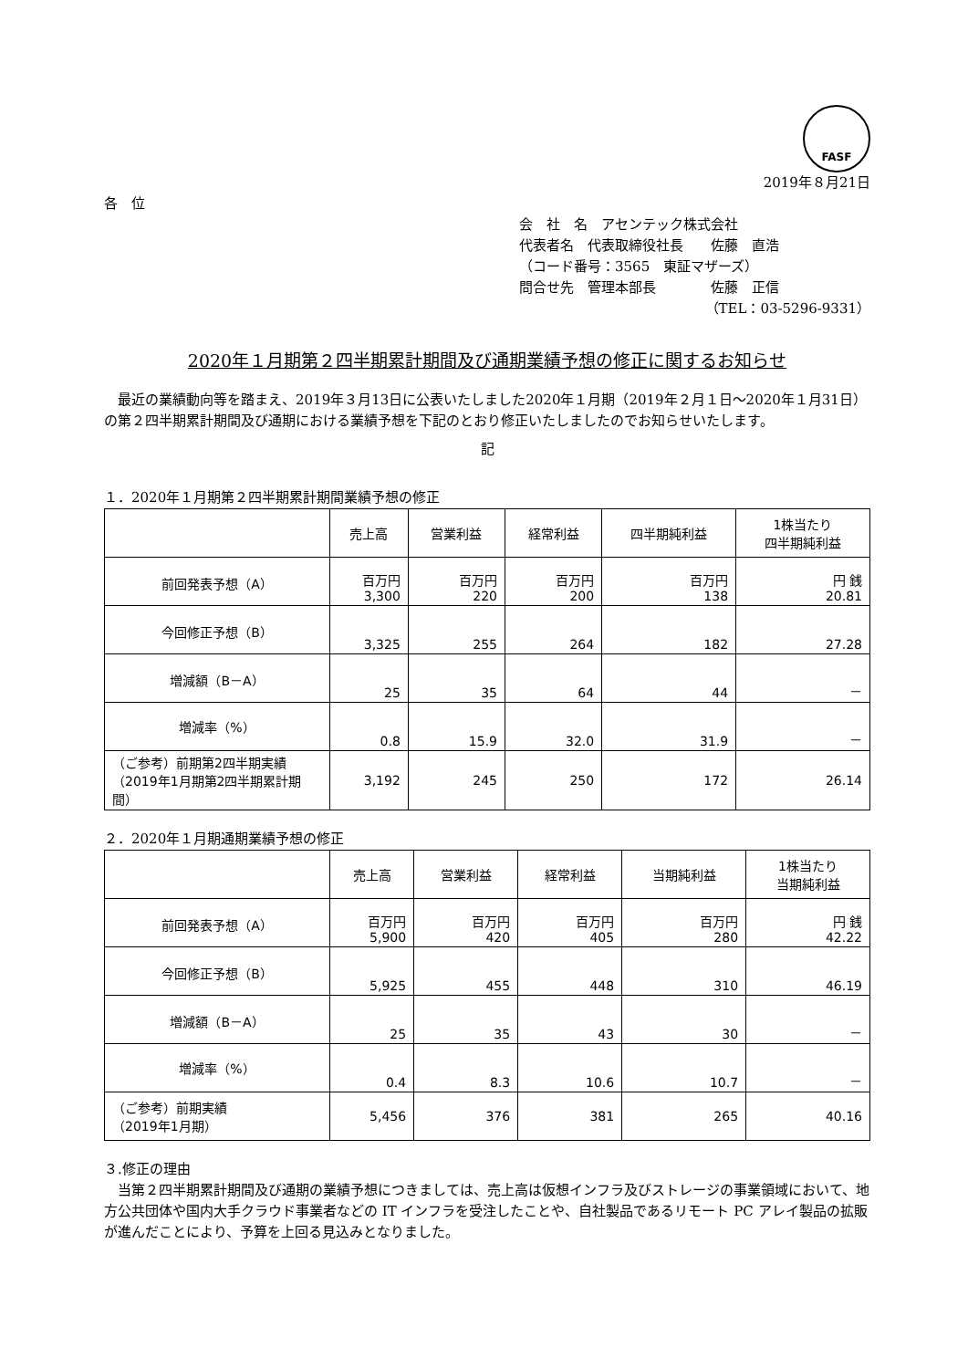FASF
2019年８月21日
各　位
会　社　名　アセンテック株式会社
代表者名　代表取締役社長　　佐藤　直浩
（コード番号：3565　東証マザーズ）
問合せ先　管理本部長　　　　佐藤　正信
（TEL：03-5296-9331）
2020年１月期第２四半期累計期間及び通期業績予想の修正に関するお知らせ
　最近の業績動向等を踏まえ、2019年３月13日に公表いたしました2020年１月期（2019年２月１日～2020年１月31日）の第２四半期累計期間及び通期における業績予想を下記のとおり修正いたしましたのでお知らせいたします。
記
１．2020年１月期第２四半期累計期間業績予想の修正
| | 売上高 | 営業利益 | 経常利益 | 四半期純利益 | 1株当たり 四半期純利益 |
| --- | --- | --- | --- | --- | --- |
| 前回発表予想（A） | 百万円 3,300 | 百万円 220 | 百万円 200 | 百万円 138 | 円 銭 20.81 |
| 今回修正予想（B） | 3,325 | 255 | 264 | 182 | 27.28 |
| 増減額（B－A） | 25 | 35 | 64 | 44 | － |
| 増減率（%） | 0.8 | 15.9 | 32.0 | 31.9 | － |
| （ご参考）前期第2四半期実績（2019年1月期第2四半期累計期間） | 3,192 | 245 | 250 | 172 | 26.14 |
２．2020年１月期通期業績予想の修正
| | 売上高 | 営業利益 | 経常利益 | 当期純利益 | 1株当たり 当期純利益 |
| --- | --- | --- | --- | --- | --- |
| 前回発表予想（A） | 百万円 5,900 | 百万円 420 | 百万円 405 | 百万円 280 | 円 銭 42.22 |
| 今回修正予想（B） | 5,925 | 455 | 448 | 310 | 46.19 |
| 増減額（B－A） | 25 | 35 | 43 | 30 | － |
| 増減率（%） | 0.4 | 8.3 | 10.6 | 10.7 | － |
| （ご参考）前期実績 （2019年1月期） | 5,456 | 376 | 381 | 265 | 40.16 |
３.修正の理由
　当第２四半期累計期間及び通期の業績予想につきましては、売上高は仮想インフラ及びストレージの事業領域において、地方公共団体や国内大手クラウド事業者などの IT インフラを受注したことや、自社製品であるリモート PC アレイ製品の拡販が進んだことにより、予算を上回る見込みとなりました。